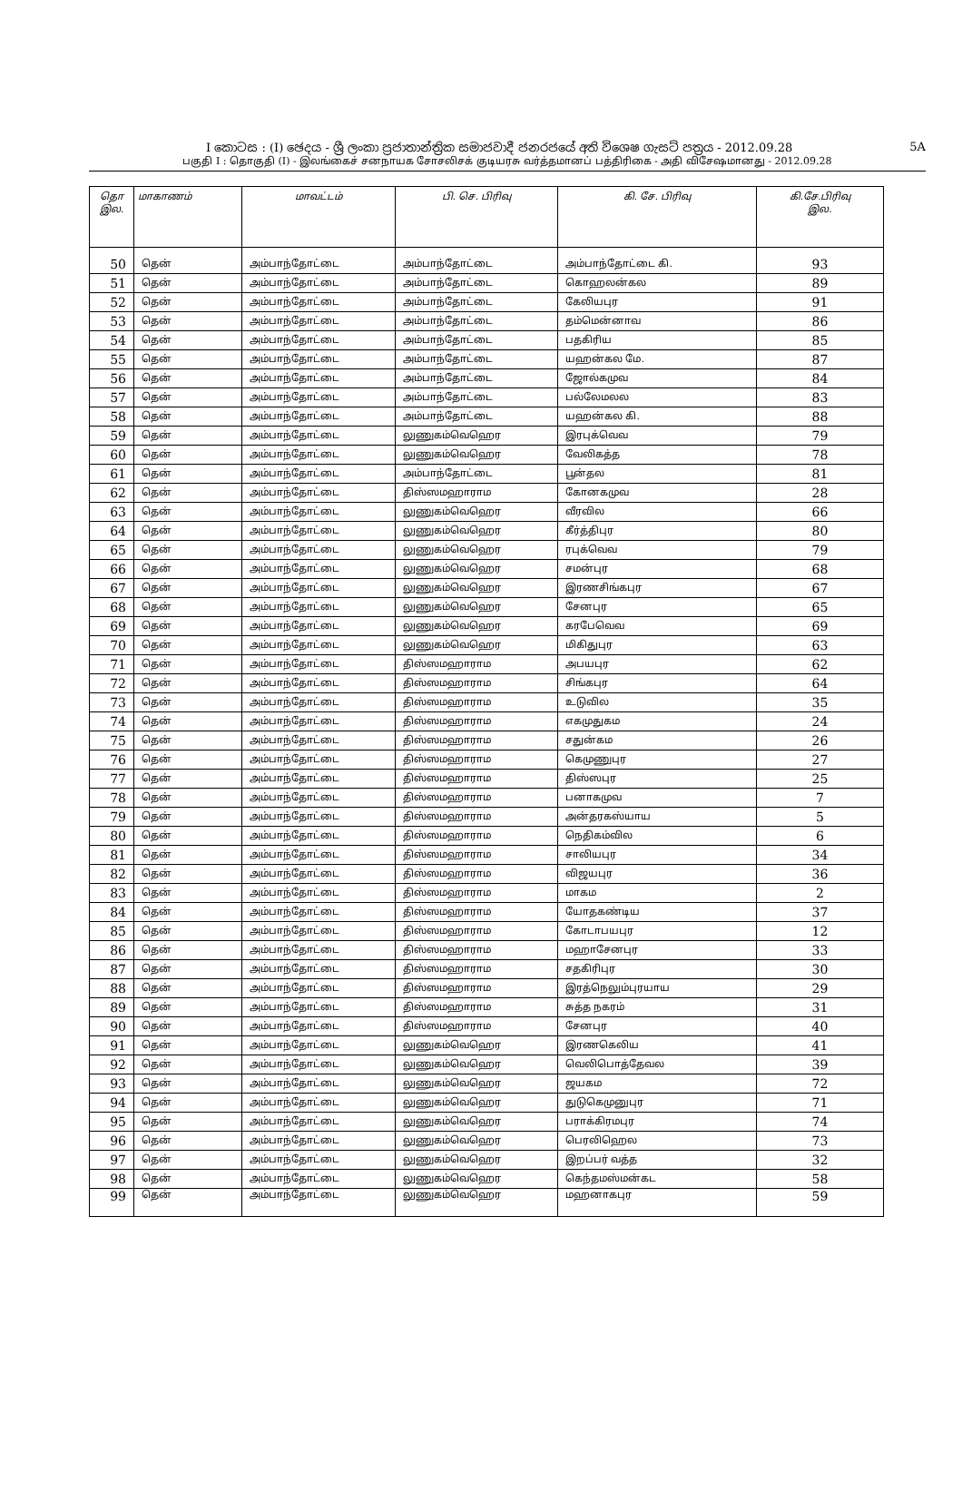I කොටස : (I) ඡෙදය - ශ්‍රී ලංකා ප්‍රජාතාන්ත්‍රික සමාජවාදී ජනරජයේ අති විශෙෂ ගැසට් පත්‍රය - 2012.09.28 5A
பகுதி I : தொகுதி (I) - இலங்கைச் சனநாயக சோசலிசக் குடியரசு வர்த்தமானப் பத்திரிகை - அதி விசேஷமானது - 2012.09.28
| தொ இல. | மாகாணம் | மாவட்டம் | பி. செ. பிரிவு | கி. சே. பிரிவு | கி.சே.பிரிவு இல. |
| --- | --- | --- | --- | --- | --- |
| 50 | தென் | அம்பாந்தோட்டை | அம்பாந்தோட்டை | அம்பாந்தோட்டை கி. | 93 |
| 51 | தென் | அம்பாந்தோட்டை | அம்பாந்தோட்டை | கொஹலன்கல | 89 |
| 52 | தென் | அம்பாந்தோட்டை | அம்பாந்தோட்டை | கேலியபுர | 91 |
| 53 | தென் | அம்பாந்தோட்டை | அம்பாந்தோட்டை | தம்மென்னாவ | 86 |
| 54 | தென் | அம்பாந்தோட்டை | அம்பாந்தோட்டை | பதகிரிய | 85 |
| 55 | தென் | அம்பாந்தோட்டை | அம்பாந்தோட்டை | யஹன்கல மே. | 87 |
| 56 | தென் | அம்பாந்தோட்டை | அம்பாந்தோட்டை | ஜோல்கமுவ | 84 |
| 57 | தென் | அம்பாந்தோட்டை | அம்பாந்தோட்டை | பல்லேமலல | 83 |
| 58 | தென் | அம்பாந்தோட்டை | அம்பாந்தோட்டை | யஹன்கல கி. | 88 |
| 59 | தென் | அம்பாந்தோட்டை | லுணுகம்வெஹெர | இரபுக்வெவ | 79 |
| 60 | தென் | அம்பாந்தோட்டை | லுணுகம்வெஹெர | வேலிகத்த | 78 |
| 61 | தென் | அம்பாந்தோட்டை | அம்பாந்தோட்டை | பூன்தல | 81 |
| 62 | தென் | அம்பாந்தோட்டை | திஸ்ஸமஹாராம | கோனகமுவ | 28 |
| 63 | தென் | அம்பாந்தோட்டை | லுணுகம்வெஹெர | வீரவில | 66 |
| 64 | தென் | அம்பாந்தோட்டை | லுணுகம்வெஹெர | கீர்த்திபுர | 80 |
| 65 | தென் | அம்பாந்தோட்டை | லுணுகம்வெஹெர | ரபுக்வெவ | 79 |
| 66 | தென் | அம்பாந்தோட்டை | லுணுகம்வெஹெர | சமன்புர | 68 |
| 67 | தென் | அம்பாந்தோட்டை | லுணுகம்வெஹெர | இரணசிங்கபுர | 67 |
| 68 | தென் | அம்பாந்தோட்டை | லுணுகம்வெஹெர | சேனபுர | 65 |
| 69 | தென் | அம்பாந்தோட்டை | லுணுகம்வெஹெர | கரபேவெவ | 69 |
| 70 | தென் | அம்பாந்தோட்டை | லுணுகம்வெஹெர | மிகிதுபுர | 63 |
| 71 | தென் | அம்பாந்தோட்டை | திஸ்ஸமஹாராம | அபயபுர | 62 |
| 72 | தென் | அம்பாந்தோட்டை | திஸ்ஸமஹாராம | சிங்கபுர | 64 |
| 73 | தென் | அம்பாந்தோட்டை | திஸ்ஸமஹாராம | உடுவில | 35 |
| 74 | தென் | அம்பாந்தோட்டை | திஸ்ஸமஹாராம | எகமுதுகம | 24 |
| 75 | தென் | அம்பாந்தோட்டை | திஸ்ஸமஹாராம | சதுன்கம | 26 |
| 76 | தென் | அம்பாந்தோட்டை | திஸ்ஸமஹாராம | கெமுணுபுர | 27 |
| 77 | தென் | அம்பாந்தோட்டை | திஸ்ஸமஹாராம | திஸ்ஸபுர | 25 |
| 78 | தென் | அம்பாந்தோட்டை | திஸ்ஸமஹாராம | பனாகமுவ | 7 |
| 79 | தென் | அம்பாந்தோட்டை | திஸ்ஸமஹாராம | அன்தரகஸ்யாய | 5 |
| 80 | தென் | அம்பாந்தோட்டை | திஸ்ஸமஹாராம | நெதிகம்வில | 6 |
| 81 | தென் | அம்பாந்தோட்டை | திஸ்ஸமஹாராம | சாலியபுர | 34 |
| 82 | தென் | அம்பாந்தோட்டை | திஸ்ஸமஹாராம | விஜயபுர | 36 |
| 83 | தென் | அம்பாந்தோட்டை | திஸ்ஸமஹாராம | மாகம | 2 |
| 84 | தென் | அம்பாந்தோட்டை | திஸ்ஸமஹாராம | யோதகண்டிய | 37 |
| 85 | தென் | அம்பாந்தோட்டை | திஸ்ஸமஹாராம | கோடாபயபுர | 12 |
| 86 | தென் | அம்பாந்தோட்டை | திஸ்ஸமஹாராம | மஹாசேனபுர | 33 |
| 87 | தென் | அம்பாந்தோட்டை | திஸ்ஸமஹாராம | சதகிரிபுர | 30 |
| 88 | தென் | அம்பாந்தோட்டை | திஸ்ஸமஹாராம | இரத்நெலும்புரயாய | 29 |
| 89 | தென் | அம்பாந்தோட்டை | திஸ்ஸமஹாராம | சுத்த நகரம் | 31 |
| 90 | தென் | அம்பாந்தோட்டை | திஸ்ஸமஹாராம | சேனபுர | 40 |
| 91 | தென் | அம்பாந்தோட்டை | லுணுகம்வெஹெர | இரணகெலிய | 41 |
| 92 | தென் | அம்பாந்தோட்டை | லுணுகம்வெஹெர | வெலிபொத்தேவல | 39 |
| 93 | தென் | அம்பாந்தோட்டை | லுணுகம்வெஹெர | ஜயகம | 72 |
| 94 | தென் | அம்பாந்தோட்டை | லுணுகம்வெஹெர | துடுகெமுனுபுர | 71 |
| 95 | தென் | அம்பாந்தோட்டை | லுணுகம்வெஹெர | பராக்கிரமபுர | 74 |
| 96 | தென் | அம்பாந்தோட்டை | லுணுகம்வெஹெர | பெரலிஹெல | 73 |
| 97 | தென் | அம்பாந்தோட்டை | லுணுகம்வெஹெர | இறப்பர் வத்த | 32 |
| 98 | தென் | அம்பாந்தோட்டை | லுணுகம்வெஹெர | கெந்தமஸ்மன்கட | 58 |
| 99 | தென் | அம்பாந்தோட்டை | லுணுகம்வெஹெர | மஹனாகபுர | 59 |